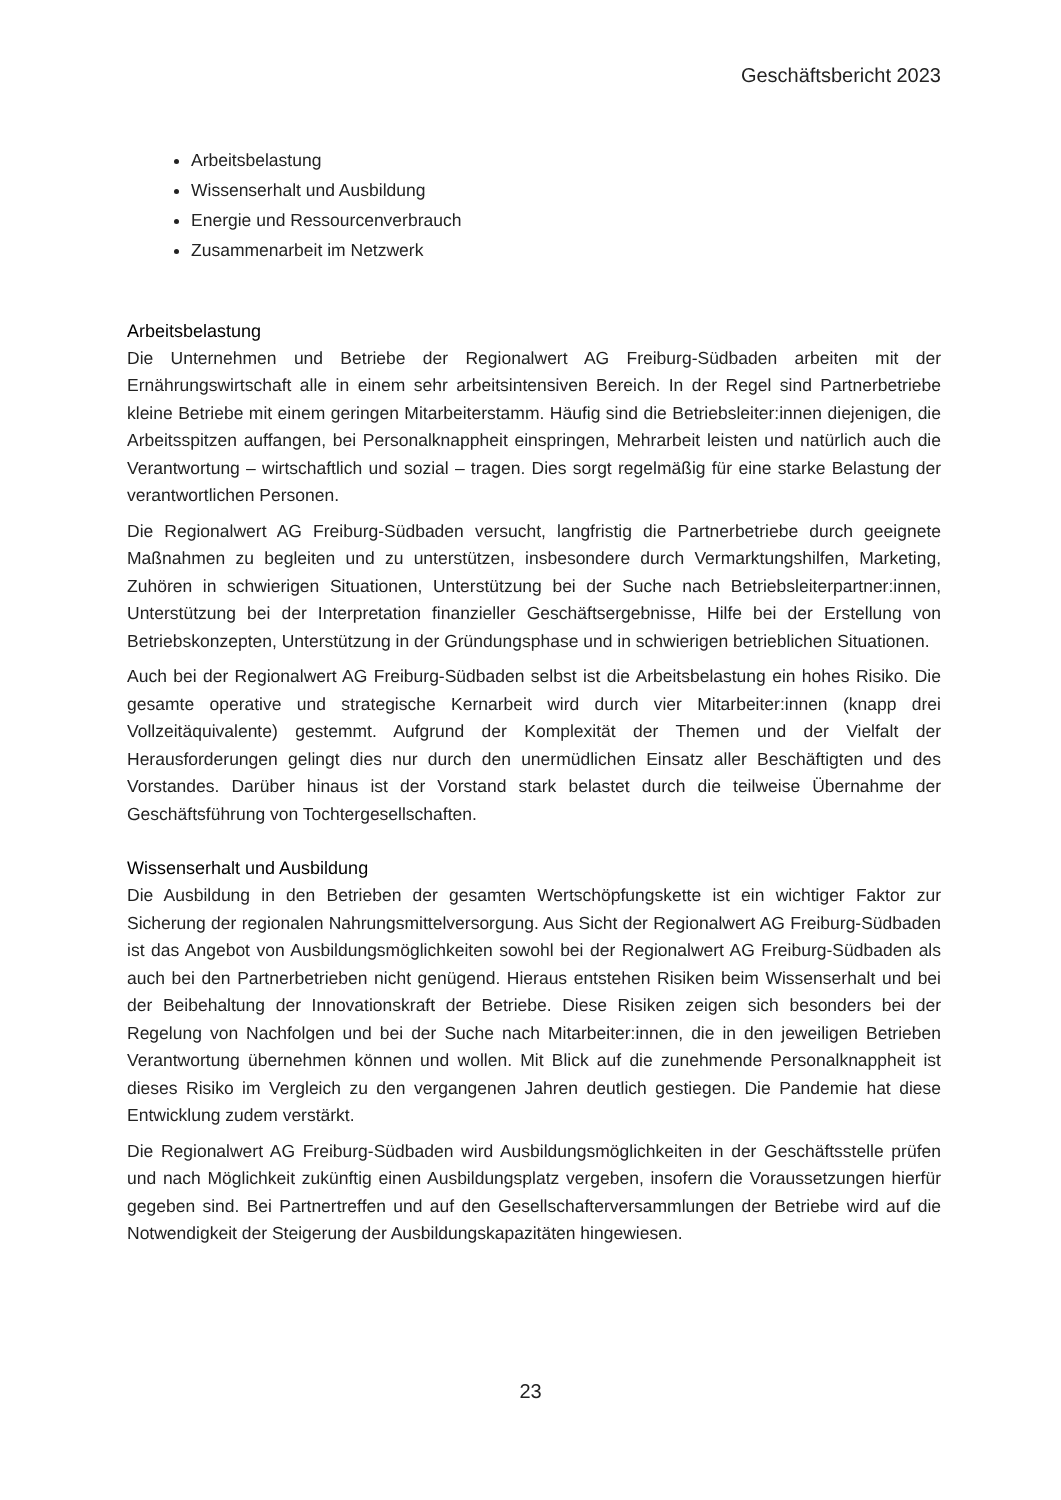Geschäftsbericht 2023
Arbeitsbelastung
Wissenserhalt und Ausbildung
Energie und Ressourcenverbrauch
Zusammenarbeit im Netzwerk
Arbeitsbelastung
Die Unternehmen und Betriebe der Regionalwert AG Freiburg-Südbaden arbeiten mit der Ernährungswirtschaft alle in einem sehr arbeitsintensiven Bereich. In der Regel sind Partnerbetriebe kleine Betriebe mit einem geringen Mitarbeiterstamm. Häufig sind die Betriebsleiter:innen diejenigen, die Arbeitsspitzen auffangen, bei Personalknappheit einspringen, Mehrarbeit leisten und natürlich auch die Verantwortung – wirtschaftlich und sozial – tragen. Dies sorgt regelmäßig für eine starke Belastung der verantwortlichen Personen.
Die Regionalwert AG Freiburg-Südbaden versucht, langfristig die Partnerbetriebe durch geeignete Maßnahmen zu begleiten und zu unterstützen, insbesondere durch Vermarktungshilfen, Marketing, Zuhören in schwierigen Situationen, Unterstützung bei der Suche nach Betriebsleiterpartner:innen, Unterstützung bei der Interpretation finanzieller Geschäftsergebnisse, Hilfe bei der Erstellung von Betriebskonzepten, Unterstützung in der Gründungsphase und in schwierigen betrieblichen Situationen.
Auch bei der Regionalwert AG Freiburg-Südbaden selbst ist die Arbeitsbelastung ein hohes Risiko. Die gesamte operative und strategische Kernarbeit wird durch vier Mitarbeiter:innen (knapp drei Vollzeitäquivalente) gestemmt. Aufgrund der Komplexität der Themen und der Vielfalt der Herausforderungen gelingt dies nur durch den unermüdlichen Einsatz aller Beschäftigten und des Vorstandes. Darüber hinaus ist der Vorstand stark belastet durch die teilweise Übernahme der Geschäftsführung von Tochtergesellschaften.
Wissenserhalt und Ausbildung
Die Ausbildung in den Betrieben der gesamten Wertschöpfungskette ist ein wichtiger Faktor zur Sicherung der regionalen Nahrungsmittelversorgung. Aus Sicht der Regionalwert AG Freiburg-Südbaden ist das Angebot von Ausbildungsmöglichkeiten sowohl bei der Regionalwert AG Freiburg-Südbaden als auch bei den Partnerbetrieben nicht genügend. Hieraus entstehen Risiken beim Wissenserhalt und bei der Beibehaltung der Innovationskraft der Betriebe. Diese Risiken zeigen sich besonders bei der Regelung von Nachfolgen und bei der Suche nach Mitarbeiter:innen, die in den jeweiligen Betrieben Verantwortung übernehmen können und wollen. Mit Blick auf die zunehmende Personalknappheit ist dieses Risiko im Vergleich zu den vergangenen Jahren deutlich gestiegen. Die Pandemie hat diese Entwicklung zudem verstärkt.
Die Regionalwert AG Freiburg-Südbaden wird Ausbildungsmöglichkeiten in der Geschäftsstelle prüfen und nach Möglichkeit zukünftig einen Ausbildungsplatz vergeben, insofern die Voraussetzungen hierfür gegeben sind. Bei Partnertreffen und auf den Gesellschafterversammlungen der Betriebe wird auf die Notwendigkeit der Steigerung der Ausbildungskapazitäten hingewiesen.
23